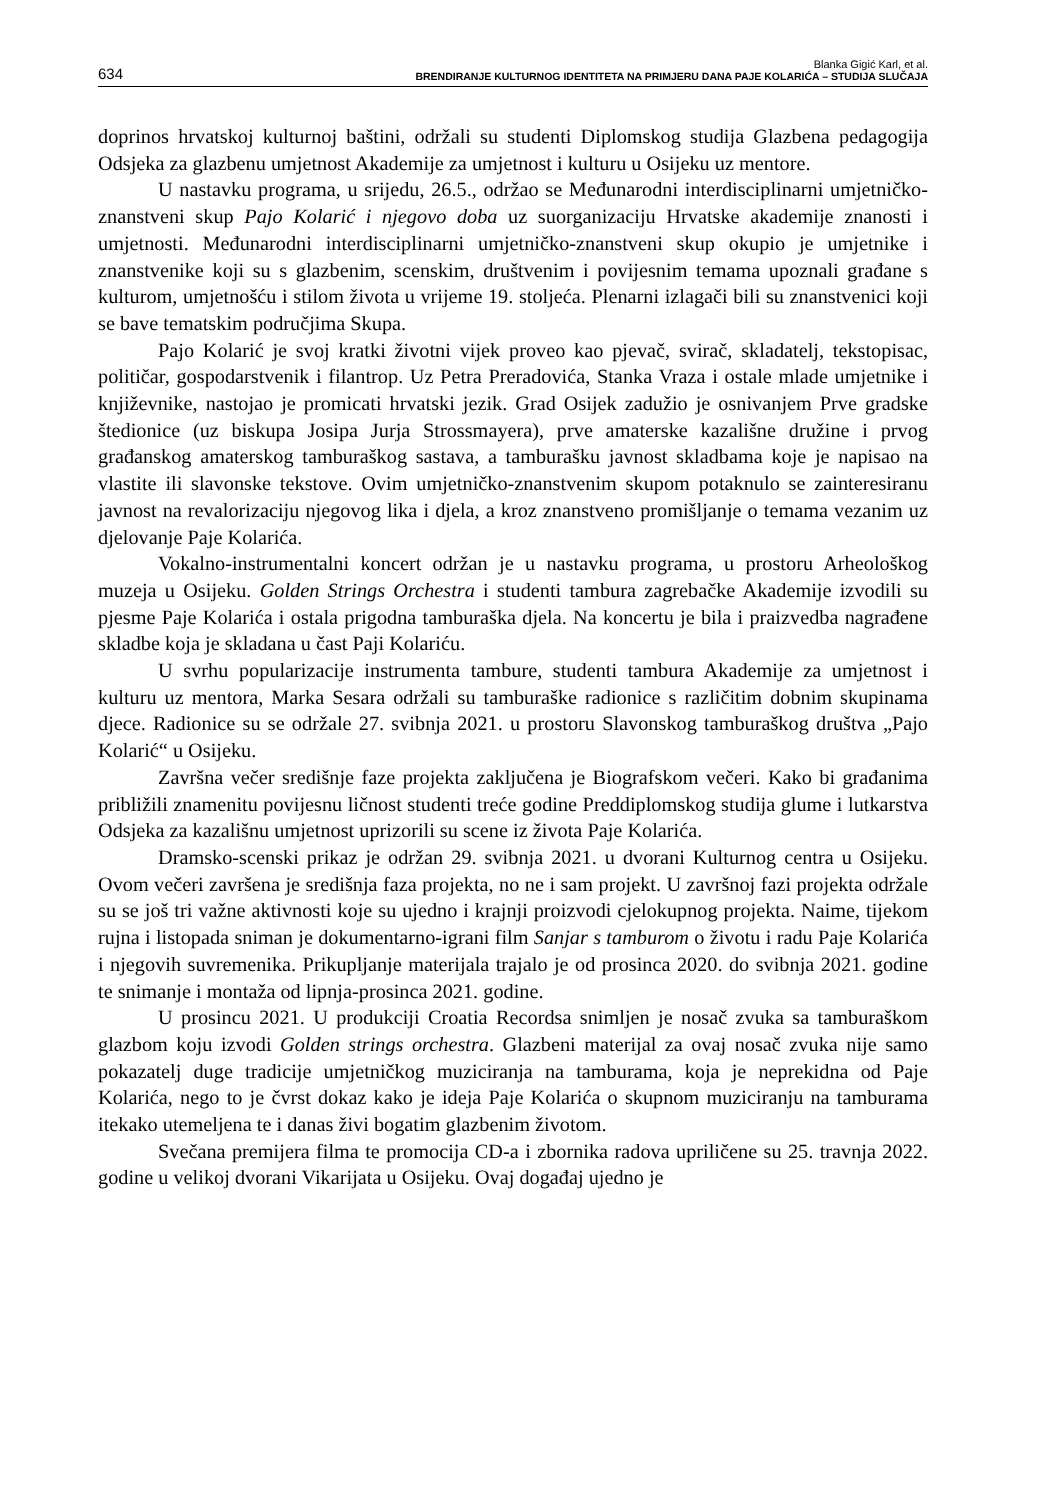634 Blanka Gigić Karl, et al.
BRENDIRANJE KULTURNOG IDENTITETA NA PRIMJERU DANA PAJE KOLARIĆA – STUDIJA SLUČAJA
doprinos hrvatskoj kulturnoj baštini, održali su studenti Diplomskog studija Glazbena pedagogija Odsjeka za glazbenu umjetnost Akademije za umjetnost i kulturu u Osijeku uz mentore.
U nastavku programa, u srijedu, 26.5., održao se Međunarodni interdisciplinarni umjetničko-znanstveni skup Pajo Kolarić i njegovo doba uz suorganizaciju Hrvatske akademije znanosti i umjetnosti. Međunarodni interdisciplinarni umjetničko-znanstveni skup okupio je umjetnike i znanstvenike koji su s glazbenim, scenskim, društvenim i povijesnim temama upoznali građane s kulturom, umjetnošću i stilom života u vrijeme 19. stoljeća. Plenarni izlagači bili su znanstvenici koji se bave tematskim područjima Skupa.
Pajo Kolarić je svoj kratki životni vijek proveo kao pjevač, svirač, skladatelj, tekstopisac, političar, gospodarstvenik i filantrop. Uz Petra Preradovića, Stanka Vraza i ostale mlade umjetnike i književnike, nastojao je promicati hrvatski jezik. Grad Osijek zadužio je osnivanjem Prve gradske štedionice (uz biskupa Josipa Jurja Strossmayera), prve amaterske kazališne družine i prvog građanskog amaterskog tamburaškog sastava, a tamburašku javnost skladbama koje je napisao na vlastite ili slavonske tekstove. Ovim umjetničko-znanstvenim skupom potaknulo se zainteresiranu javnost na revalorizaciju njegovog lika i djela, a kroz znanstveno promišljanje o temama vezanim uz djelovanje Paje Kolarića.
Vokalno-instrumentalni koncert održan je u nastavku programa, u prostoru Arheološkog muzeja u Osijeku. Golden Strings Orchestra i studenti tambura zagrebačke Akademije izvodili su pjesme Paje Kolarića i ostala prigodna tamburaška djela. Na koncertu je bila i praizvedba nagrađene skladbe koja je skladana u čast Paji Kolariću.
U svrhu popularizacije instrumenta tambure, studenti tambura Akademije za umjetnost i kulturu uz mentora, Marka Sesara održali su tamburaške radionice s različitim dobnim skupinama djece. Radionice su se održale 27. svibnja 2021. u prostoru Slavonskog tamburaškog društva „Pajo Kolarić“ u Osijeku.
Završna večer središnje faze projekta zaključena je Biografskom večeri. Kako bi građanima približili znamenitu povijesnu ličnost studenti treće godine Preddiplomskog studija glume i lutkarstva Odsjeka za kazališnu umjetnost uprizorili su scene iz života Paje Kolarića.
Dramsko-scenski prikaz je održan 29. svibnja 2021. u dvorani Kulturnog centra u Osijeku. Ovom večeri završena je središnja faza projekta, no ne i sam projekt. U završnoj fazi projekta održale su se još tri važne aktivnosti koje su ujedno i krajnji proizvodi cjelokupnog projekta. Naime, tijekom rujna i listopada sniman je dokumentarno-igrani film Sanjar s tamburom o životu i radu Paje Kolarića i njegovih suvremenika. Prikupljanje materijala trajalo je od prosinca 2020. do svibnja 2021. godine te snimanje i montaža od lipnja-prosinca 2021. godine.
U prosincu 2021. U produkciji Croatia Recordsa snimljen je nosač zvuka sa tamburaškom glazbom koju izvodi Golden strings orchestra. Glazbeni materijal za ovaj nosač zvuka nije samo pokazatelj duge tradicije umjetničkog muziciranja na tamburama, koja je neprekidna od Paje Kolarića, nego to je čvrst dokaz kako je ideja Paje Kolarića o skupnom muziciranju na tamburama itekako utemeljena te i danas živi bogatim glazbenim životom.
Svečana premijera filma te promocija CD-a i zbornika radova upriličene su 25. travnja 2022. godine u velikoj dvorani Vikarijata u Osijeku. Ovaj događaj ujedno je